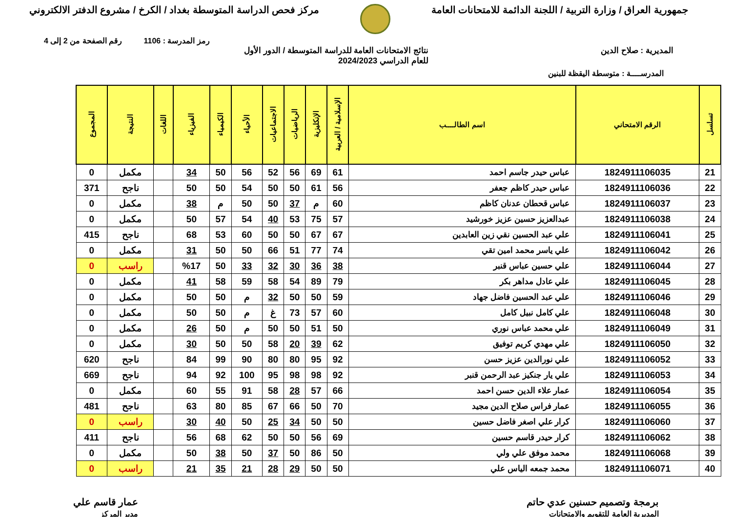جمهورية العراق / وزارة التربية / اللجنة الدائمة للامتحانات العامة
مركز فحص الدراسة المتوسطة بغداد / الكرخ / مشروع الدفتر الالكتروني
رمز المدرسة : 1106 رقم الصفحة من 2 إلى 4
المديرية : صلاح الدين نتائج الامتحانات العامة للدراسة المتوسطة / الدور الأول
للعام الدراسي 2024/2023
المدرســــة : متوسطة اليقظة للبنين
| تسلسل | الرقم الامتحاني | اسم الطالــــب | الإسلامية / العربية | الإنكليزية | الرياضيات | الاجتماعيات | الأحياء | الكيمياء | الفيزياء | اللغات | النتيجة | المجموع |
| --- | --- | --- | --- | --- | --- | --- | --- | --- | --- | --- | --- | --- |
| 21 | 1824911106035 | عباس حيدر جاسم احمد | 61 | 69 | 56 | 52 | 56 | 50 | 34 | | مكمل | 0 |
| 22 | 1824911106036 | عباس حيدر كاظم جعفر | 56 | 61 | 50 | 50 | 54 | 50 | 50 | | ناجح | 371 |
| 23 | 1824911106037 | عباس قحطان عدنان كاظم | 60 | م | 37 | 50 | 50 | م | 38 | | مكمل | 0 |
| 24 | 1824911106038 | عبدالعزيز حسين عزيز خورشيد | 57 | 75 | 53 | 40 | 54 | 57 | 50 | | مكمل | 0 |
| 25 | 1824911106041 | علي عبد الحسين نقي زين العابدين | 67 | 67 | 50 | 50 | 60 | 53 | 68 | | ناجح | 415 |
| 26 | 1824911106042 | علي ياسر محمد امين تقي | 74 | 77 | 51 | 66 | 50 | 50 | 31 | | مكمل | 0 |
| 27 | 1824911106044 | علي حسين عباس قنبر | 38 | 36 | 30 | 32 | 33 | 50 | %17 | | راسب | 0 |
| 28 | 1824911106045 | علي عادل مداهر بكر | 79 | 89 | 54 | 58 | 59 | 58 | 41 | | مكمل | 0 |
| 29 | 1824911106046 | علي عبد الحسين فاضل جهاد | 59 | 50 | 50 | 32 | م | 50 | 50 | | مكمل | 0 |
| 30 | 1824911106048 | علي كامل نبيل كامل | 60 | 57 | 73 | غ | م | 50 | 50 | | مكمل | 0 |
| 31 | 1824911106049 | علي محمد عباس نوري | 50 | 51 | 50 | 50 | م | 50 | 26 | | مكمل | 0 |
| 32 | 1824911106050 | علي مهدي كريم توفيق | 62 | 39 | 20 | 58 | 50 | 50 | 30 | | مكمل | 0 |
| 33 | 1824911106052 | علي نورالدين عزيز حسن | 92 | 95 | 80 | 80 | 90 | 99 | 84 | | ناجح | 620 |
| 34 | 1824911106053 | علي يار جنكيز عبد الرحمن قنبر | 92 | 98 | 98 | 95 | 100 | 92 | 94 | | ناجح | 669 |
| 35 | 1824911106054 | عمار علاء الدين حسن احمد | 66 | 57 | 28 | 58 | 91 | 55 | 60 | | مكمل | 0 |
| 36 | 1824911106055 | عمار فراس صلاح الدين مجيد | 70 | 50 | 66 | 67 | 85 | 80 | 63 | | ناجح | 481 |
| 37 | 1824911106060 | كرار علي اصغر فاضل حسين | 50 | 50 | 34 | 25 | 50 | 40 | 30 | | راسب | 0 |
| 38 | 1824911106062 | كرار حيدر قاسم حسين | 69 | 56 | 50 | 50 | 62 | 68 | 56 | | ناجح | 411 |
| 39 | 1824911106068 | محمد موفق علي ولي | 50 | 86 | 50 | 37 | 50 | 38 | 50 | | مكمل | 0 |
| 40 | 1824911106071 | محمد جمعه الياس علي | 50 | 50 | 29 | 28 | 21 | 35 | 21 | | راسب | 0 |
برمجة وتصميم حسنين عدي حاتم
المديرية العامة للتقويم والامتحانات
عمار قاسم علي
مدير المركز